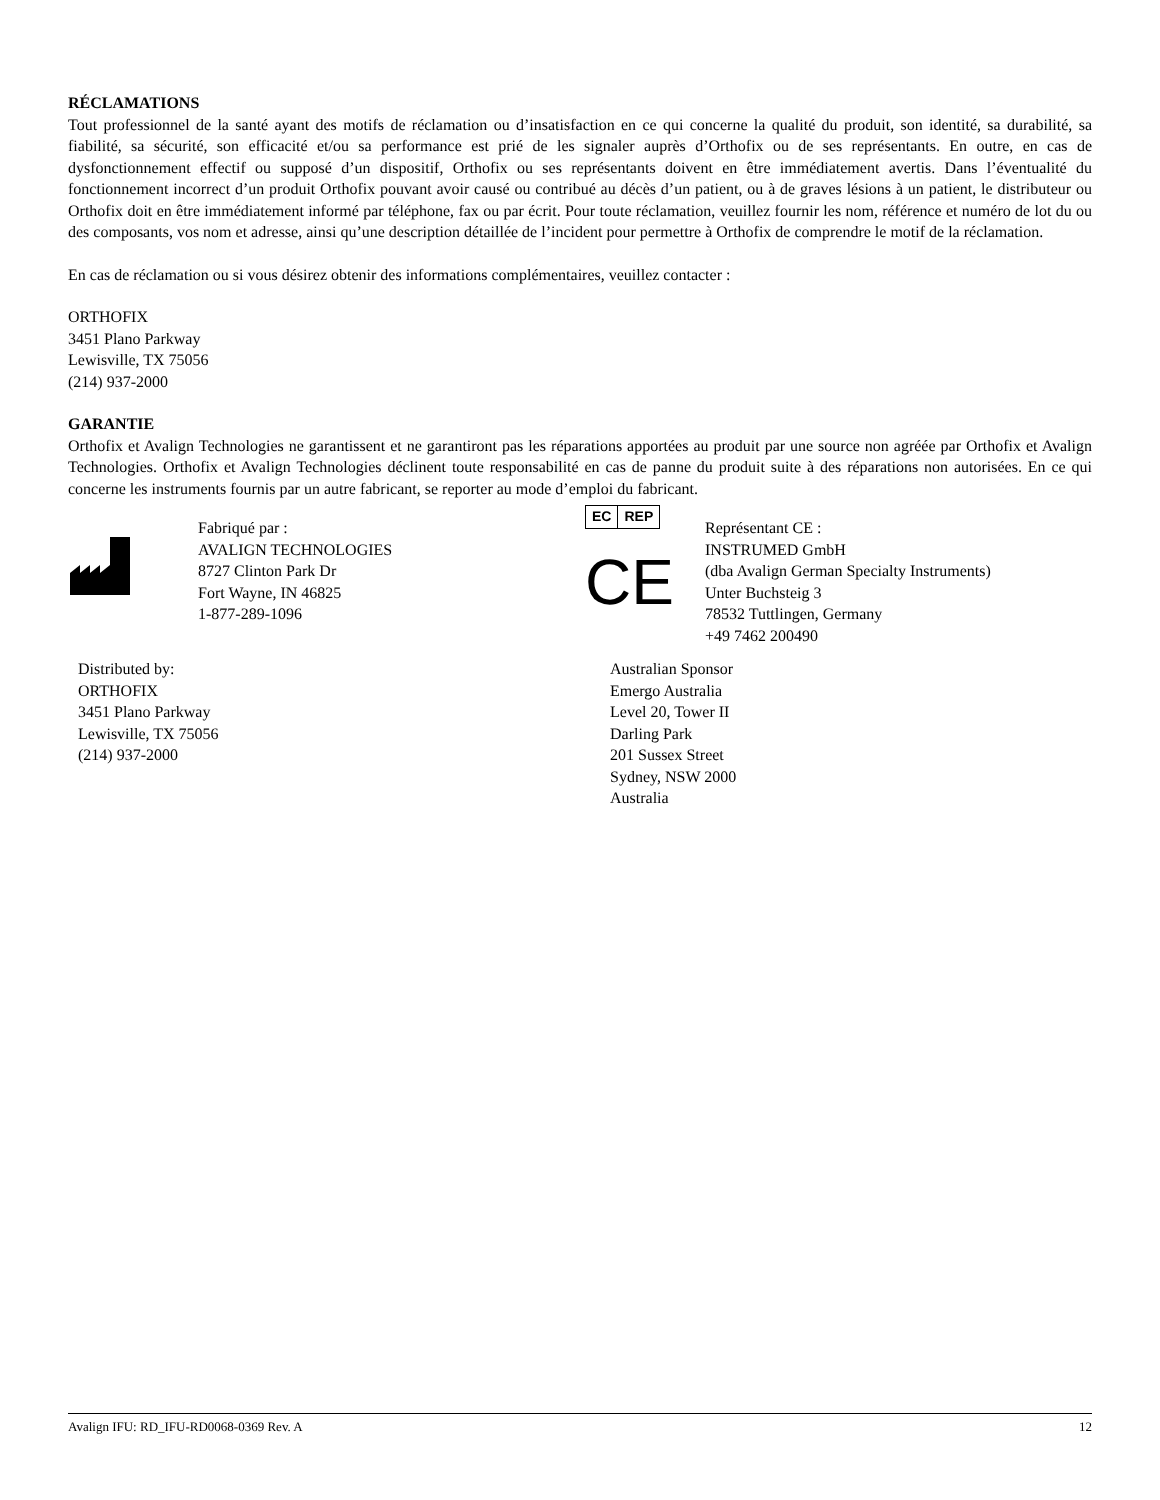RÉCLAMATIONS
Tout professionnel de la santé ayant des motifs de réclamation ou d’insatisfaction en ce qui concerne la qualité du produit, son identité, sa durabilité, sa fiabilité, sa sécurité, son efficacité et/ou sa performance est prié de les signaler auprès d’Orthofix ou de ses représentants. En outre, en cas de dysfonctionnement effectif ou supposé d’un dispositif, Orthofix ou ses représentants doivent en être immédiatement avertis. Dans l’éventualité du fonctionnement incorrect d’un produit Orthofix pouvant avoir causé ou contribué au décès d’un patient, ou à de graves lésions à un patient, le distributeur ou Orthofix doit en être immédiatement informé par téléphone, fax ou par écrit. Pour toute réclamation, veuillez fournir les nom, référence et numéro de lot du ou des composants, vos nom et adresse, ainsi qu’une description détaillée de l’incident pour permettre à Orthofix de comprendre le motif de la réclamation.
En cas de réclamation ou si vous désirez obtenir des informations complémentaires, veuillez contacter :
ORTHOFIX
3451 Plano Parkway
Lewisville, TX 75056
(214) 937-2000
GARANTIE
Orthofix et Avalign Technologies ne garantissent et ne garantiront pas les réparations apportées au produit par une source non agréée par Orthofix et Avalign Technologies. Orthofix et Avalign Technologies déclinent toute responsabilité en cas de panne du produit suite à des réparations non autorisées. En ce qui concerne les instruments fournis par un autre fabricant, se reporter au mode d’emploi du fabricant.
Fabriqué par :
AVALIGN TECHNOLOGIES
8727 Clinton Park Dr
Fort Wayne, IN 46825
1-877-289-1096
EC REP
CE
Représentant CE :
INSTRUMED GmbH
(dba Avalign German Specialty Instruments)
Unter Buchsteig 3
78532 Tuttlingen, Germany
+49 7462 200490
Distributed by:
ORTHOFIX
3451 Plano Parkway
Lewisville, TX 75056
(214) 937-2000
Australian Sponsor
Emergo Australia
Level 20, Tower II
Darling Park
201 Sussex Street
Sydney, NSW 2000
Australia
Avalign IFU: RD_IFU-RD0068-0369 Rev. A 12